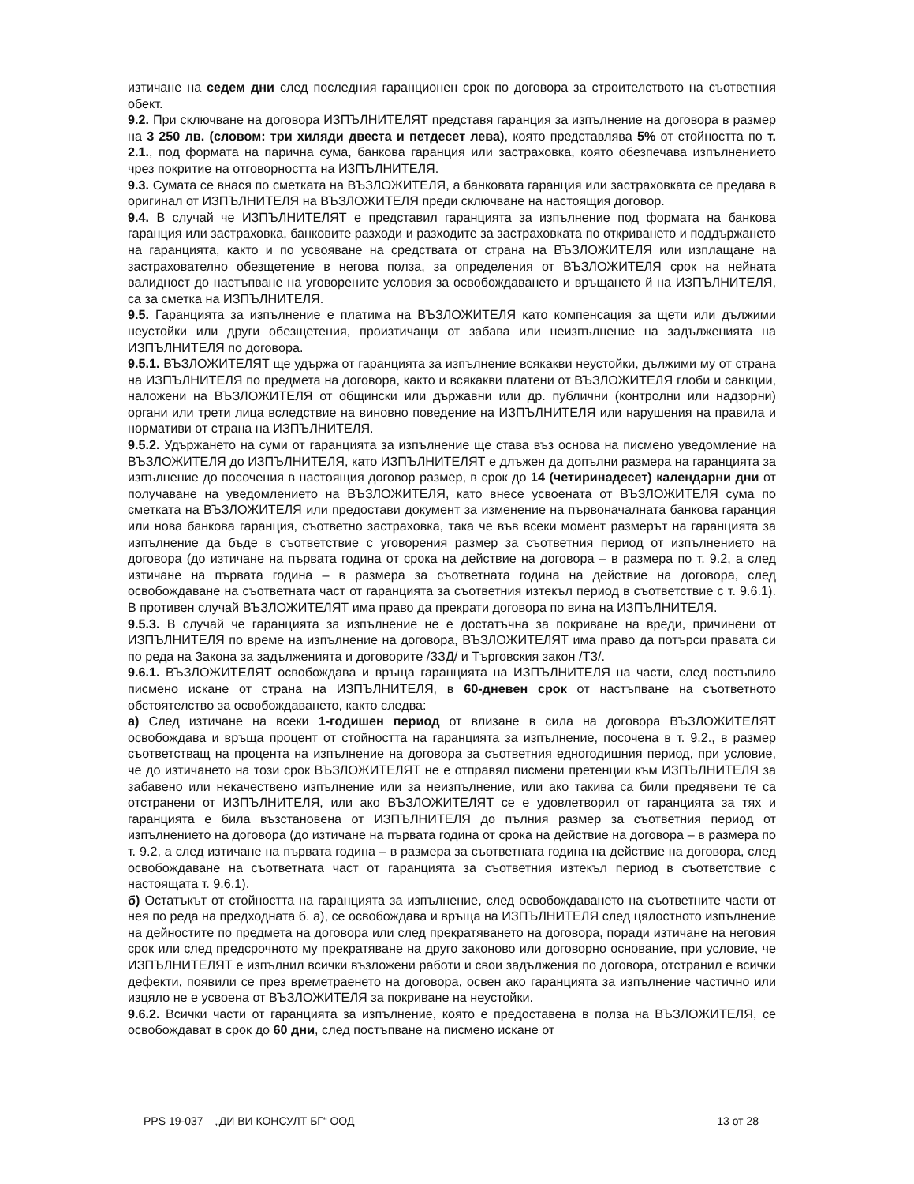изтичане на седем дни след последния гаранционен срок по договора за строителството на съответния обект.
9.2. При сключване на договора ИЗПЪЛНИТЕЛЯТ представя гаранция за изпълнение на договора в размер на 3 250 лв. (словом: три хиляди двеста и петдесет лева), която представлява 5% от стойността по т. 2.1., под формата на парична сума, банкова гаранция или застраховка, която обезпечава изпълнението чрез покритие на отговорността на ИЗПЪЛНИТЕЛЯ.
9.3. Сумата се внася по сметката на ВЪЗЛОЖИТЕЛЯ, а банковата гаранция или застраховката се предава в оригинал от ИЗПЪЛНИТЕЛЯ на ВЪЗЛОЖИТЕЛЯ преди сключване на настоящия договор.
9.4. В случай че ИЗПЪЛНИТЕЛЯТ е представил гаранцията за изпълнение под формата на банкова гаранция или застраховка, банковите разходи и разходите за застраховката по откриването и поддържането на гаранцията, както и по усвояване на средствата от страна на ВЪЗЛОЖИТЕЛЯ или изплащане на застрахователно обезщетение в негова полза, за определения от ВЪЗЛОЖИТЕЛЯ срок на нейната валидност до настъпване на уговорените условия за освобождаването и връщането й на ИЗПЪЛНИТЕЛЯ, са за сметка на ИЗПЪЛНИТЕЛЯ.
9.5. Гаранцията за изпълнение е платима на ВЪЗЛОЖИТЕЛЯ като компенсация за щети или дължими неустойки или други обезщетения, произтичащи от забава или неизпълнение на задълженията на ИЗПЪЛНИТЕЛЯ по договора.
9.5.1. ВЪЗЛОЖИТЕЛЯТ ще удържа от гаранцията за изпълнение всякакви неустойки, дължими му от страна на ИЗПЪЛНИТЕЛЯ по предмета на договора, както и всякакви платени от ВЪЗЛОЖИТЕЛЯ глоби и санкции, наложени на ВЪЗЛОЖИТЕЛЯ от общински или държавни или др. публични (контролни или надзорни) органи или трети лица вследствие на виновно поведение на ИЗПЪЛНИТЕЛЯ или нарушения на правила и нормативи от страна на ИЗПЪЛНИТЕЛЯ.
9.5.2. Удържането на суми от гаранцията за изпълнение ще става въз основа на писмено уведомление на ВЪЗЛОЖИТЕЛЯ до ИЗПЪЛНИТЕЛЯ, като ИЗПЪЛНИТЕЛЯТ е длъжен да допълни размера на гаранцията за изпълнение до посочения в настоящия договор размер, в срок до 14 (четиринадесет) календарни дни от получаване на уведомлението на ВЪЗЛОЖИТЕЛЯ, като внесе усвоената от ВЪЗЛОЖИТЕЛЯ сума по сметката на ВЪЗЛОЖИТЕЛЯ или предостави документ за изменение на първоначалната банкова гаранция или нова банкова гаранция, съответно застраховка, така че във всеки момент размерът на гаранцията за изпълнение да бъде в съответствие с уговорения размер за съответния период от изпълнението на договора (до изтичане на първата година от срока на действие на договора – в размера по т. 9.2, а след изтичане на първата година – в размера за съответната година на действие на договора, след освобождаване на съответната част от гаранцията за съответния изтекъл период в съответствие с т. 9.6.1). В противен случай ВЪЗЛОЖИТЕЛЯТ има право да прекрати договора по вина на ИЗПЪЛНИТЕЛЯ.
9.5.3. В случай че гаранцията за изпълнение не е достатъчна за покриване на вреди, причинени от ИЗПЪЛНИТЕЛЯ по време на изпълнение на договора, ВЪЗЛОЖИТЕЛЯТ има право да потърси правата си по реда на Закона за задълженията и договорите /ЗЗД/ и Търговския закон /ТЗ/.
9.6.1. ВЪЗЛОЖИТЕЛЯТ освобождава и връща гаранцията на ИЗПЪЛНИТЕЛЯ на части, след постъпило писмено искане от страна на ИЗПЪЛНИТЕЛЯ, в 60-дневен срок от настъпване на съответното обстоятелство за освобождаването, както следва:
а) След изтичане на всеки 1-годишен период от влизане в сила на договора ВЪЗЛОЖИТЕЛЯТ освобождава и връща процент от стойността на гаранцията за изпълнение, посочена в т. 9.2., в размер съответстващ на процента на изпълнение на договора за съответния едногодишния период, при условие, че до изтичането на този срок ВЪЗЛОЖИТЕЛЯТ не е отправял писмени претенции към ИЗПЪЛНИТЕЛЯ за забавено или некачествено изпълнение или за неизпълнение, или ако такива са били предявени те са отстранени от ИЗПЪЛНИТЕЛЯ, или ако ВЪЗЛОЖИТЕЛЯТ се е удовлетворил от гаранцията за тях и гаранцията е била възстановена от ИЗПЪЛНИТЕЛЯ до пълния размер за съответния период от изпълнението на договора (до изтичане на първата година от срока на действие на договора – в размера по т. 9.2, а след изтичане на първата година – в размера за съответната година на действие на договора, след освобождаване на съответната част от гаранцията за съответния изтекъл период в съответствие с настоящата т. 9.6.1).
б) Остатъкът от стойността на гаранцията за изпълнение, след освобождаването на съответните части от нея по реда на предходната б. а), се освобождава и връща на ИЗПЪЛНИТЕЛЯ след цялостното изпълнение на дейностите по предмета на договора или след прекратяването на договора, поради изтичане на неговия срок или след предсрочното му прекратяване на друго законово или договорно основание, при условие, че ИЗПЪЛНИТЕЛЯТ е изпълнил всички възложени работи и свои задължения по договора, отстранил е всички дефекти, появили се през времетраенето на договора, освен ако гаранцията за изпълнение частично или изцяло не е усвоена от ВЪЗЛОЖИТЕЛЯ за покриване на неустойки.
9.6.2. Всички части от гаранцията за изпълнение, която е предоставена в полза на ВЪЗЛОЖИТЕЛЯ, се освобождават в срок до 60 дни, след постъпване на писмено искане от
PPS 19-037 – „ДИ ВИ КОНСУЛТ БГ“ ООД 13 от 28